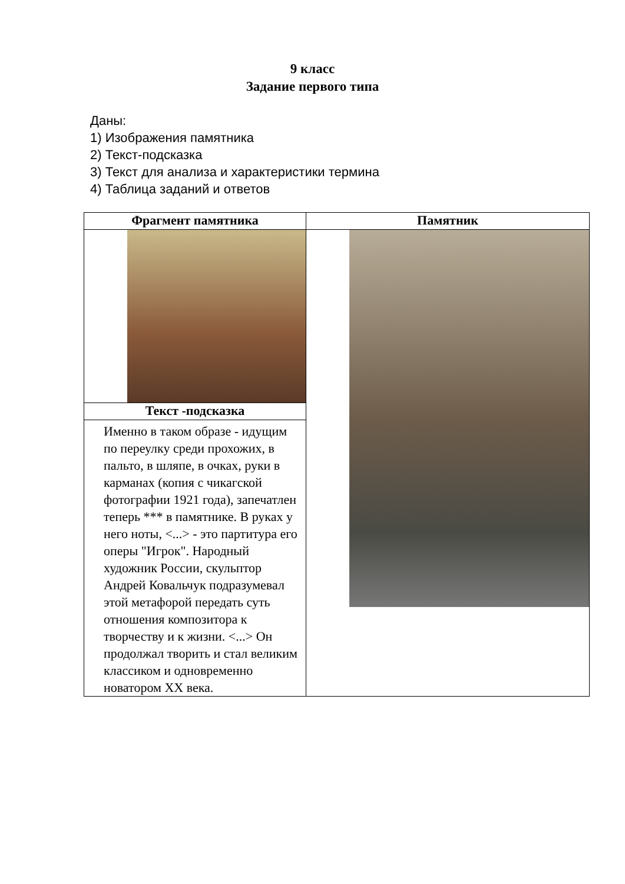9 класс
Задание первого типа
Даны:
1) Изображения памятника
2) Текст-подсказка
3) Текст для анализа и характеристики термина
4) Таблица заданий и ответов
| Фрагмент памятника | Памятник |
| --- | --- |
| Текст -подсказка | |
| Именно в таком образе - идущим по переулку среди прохожих, в пальто, в шляпе, в очках, руки в карманах (копия с чикагской фотографии 1921 года), запечатлен теперь *** в памятнике. В руках у него ноты, <...> - это партитура его оперы "Игрок". Народный художник России, скульптор Андрей Ковальчук подразумевал этой метафорой передать суть отношения композитора к творчеству и к жизни. <...> Он продолжал творить и стал великим классиком и одновременно новатором XX века. | |